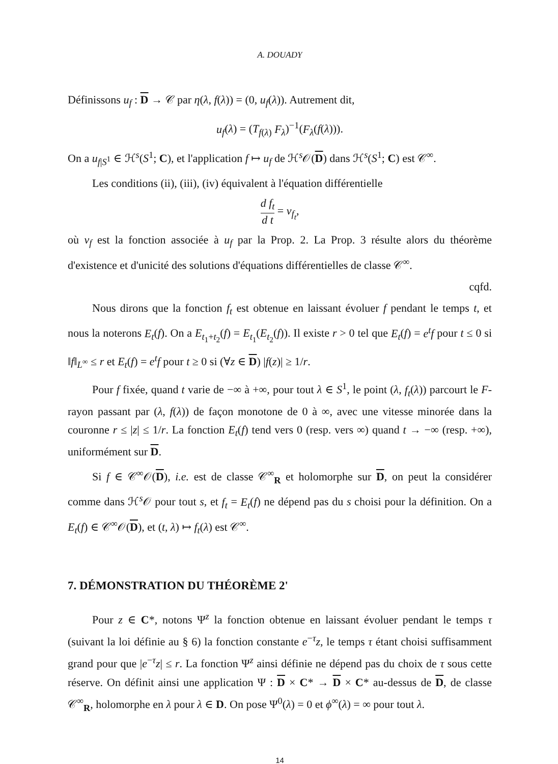A. DOUADY
Définissons u<sub>f</sub> : D → 𝒞 par η(λ, f(λ)) = (0, u<sub>f</sub>(λ)). Autrement dit,
u<sub>f</sub>(λ) = (T<sub>f(λ)</sub> F<sub>λ</sub>)<sup>−1</sup>(F<sub>λ</sub>(f(λ))).
On a u<sub>f|S<sup>1</sup></sub> ∈ ℋ<sup>s</sup>(S<sup>1</sup>; C), et l'application f ↦ u<sub>f</sub> de ℋ<sup>s</sup>𝒪(D) dans ℋ<sup>s</sup>(S<sup>1</sup>; C) est 𝒞<sup>∞</sup>.
Les conditions (ii), (iii), (iv) équivalent à l'équation différentielle
d f<sub>t</sub> d t = v<sub>f<sub>t</sub></sub>,
où v<sub>f</sub> est la fonction associée à u<sub>f</sub> par la Prop. 2. La Prop. 3 résulte alors du théorème d'existence et d'unicité des solutions d'équations différentielles de classe 𝒞<sup>∞</sup>.
cqfd.
Nous dirons que la fonction f<sub>t</sub> est obtenue en laissant évoluer f pendant le temps t, et nous la noterons E<sub>t</sub>(f). On a E<sub>t<sub>1</sub>+t<sub>2</sub></sub>(f) = E<sub>t<sub>1</sub></sub>(E<sub>t<sub>2</sub></sub>(f)). Il existe r > 0 tel que E<sub>t</sub>(f) = e<sup>t</sup>f pour t ≤ 0 si ‖f‖<sub>L<sup>∞</sup></sub> ≤ r et E<sub>t</sub>(f) = e<sup>t</sup>f pour t ≥ 0 si (∀z ∈ D) |f(z)| ≥ 1/r.
Pour f fixée, quand t varie de −∞ à +∞, pour tout λ ∈ S<sup>1</sup>, le point (λ, f<sub>t</sub>(λ)) parcourt le F-rayon passant par (λ, f(λ)) de façon monotone de 0 à ∞, avec une vitesse minorée dans la couronne r ≤ |z| ≤ 1/r. La fonction E<sub>t</sub>(f) tend vers 0 (resp. vers ∞) quand t → −∞ (resp. +∞), uniformément sur D.
Si f ∈ 𝒞<sup>∞</sup>𝒪(D), i.e. est de classe 𝒞<sup>∞</sup><sub>R</sub> et holomorphe sur D, on peut la considérer comme dans ℋ<sup>s</sup>𝒪 pour tout s, et f<sub>t</sub> = E<sub>t</sub>(f) ne dépend pas du s choisi pour la définition. On a E<sub>t</sub>(f) ∈ 𝒞<sup>∞</sup>𝒪(D), et (t, λ) ↦ f<sub>t</sub>(λ) est 𝒞<sup>∞</sup>.
7. DÉMONSTRATION DU THÉORÈME 2'
Pour z ∈ C*, notons Ψ<sup>z</sup> la fonction obtenue en laissant évoluer pendant le temps τ (suivant la loi définie au § 6) la fonction constante e<sup>−τ</sup>z, le temps τ étant choisi suffisamment grand pour que |e<sup>−τ</sup>z| ≤ r. La fonction Ψ<sup>z</sup> ainsi définie ne dépend pas du choix de τ sous cette réserve. On définit ainsi une application Ψ : D × C* → D × C* au-dessus de D, de classe 𝒞<sup>∞</sup><sub>R</sub>, holomorphe en λ pour λ ∈ D. On pose Ψ<sup>0</sup>(λ) = 0 et ϕ<sup>∞</sup>(λ) = ∞ pour tout λ.
14